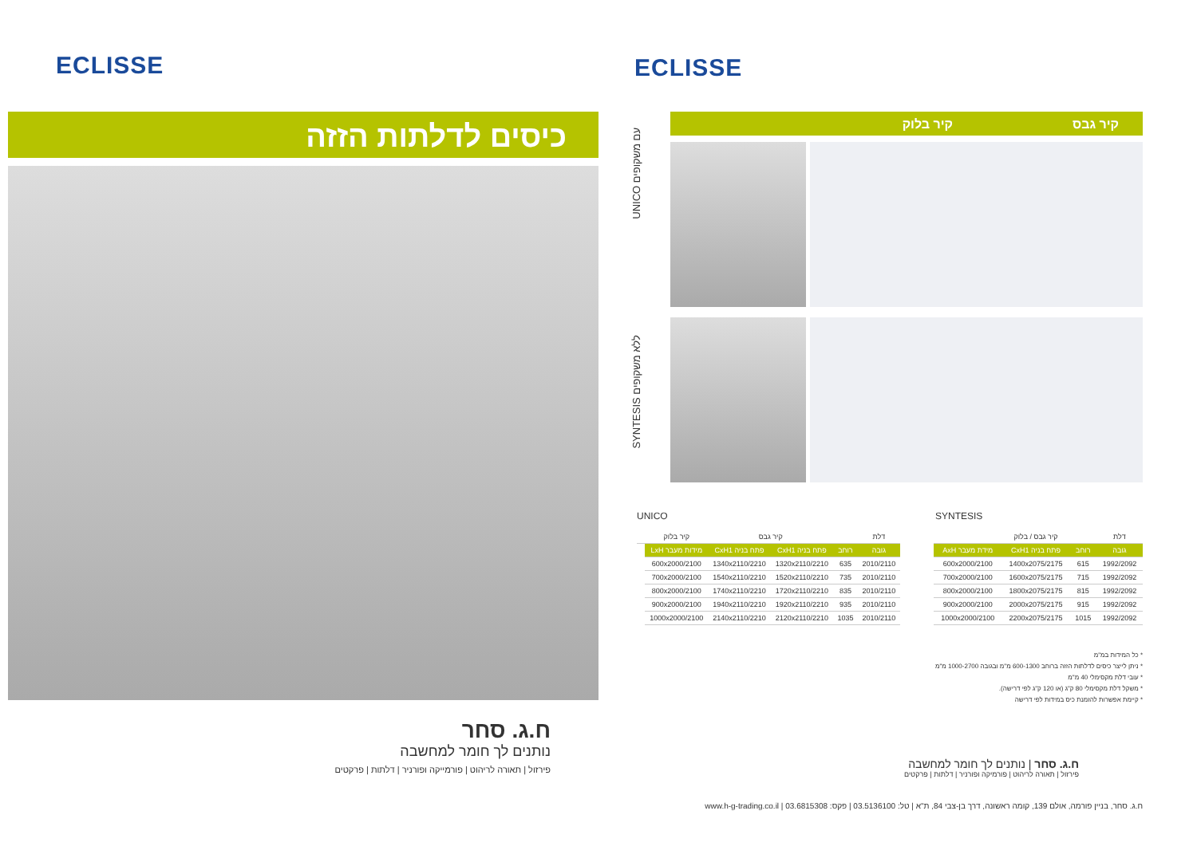ECLISSE
כיסים לדלתות הזזה
ח.ג. סחר
נותנים לך חומר למחשבה
פירזול | תאורה לריהוט | פורמייקה ופורניר | דלתות | פרקטים
ECLISSE
UNICO עם משקופים
SYNTESIS ללא משקופים
קיר גבס קיר בלוק
UNICO
| דלת | | קיר גבס | | קיר בלוק | |
| --- | --- | --- | --- | --- | --- |
| גובה | רוחב | פתח בניה CxH1 | פתח בניה CxH1 | מידות מעבר LxH | |
| 2010/2110 | 635 | 1320x2110/2210 | 1340x2110/2210 | 600x2000/2100 | |
| 2010/2110 | 735 | 1520x2110/2210 | 1540x2110/2210 | 700x2000/2100 | |
| 2010/2110 | 835 | 1720x2110/2210 | 1740x2110/2210 | 800x2000/2100 | |
| 2010/2110 | 935 | 1920x2110/2210 | 1940x2110/2210 | 900x2000/2100 | |
| 2010/2110 | 1035 | 2120x2110/2210 | 2140x2110/2210 | 1000x2000/2100 | |
SYNTESIS
| דלת | | קיר גבס / בלוק | |
| --- | --- | --- | --- |
| גובה | רוחב | פתח בניה CxH1 | מידת מעבר AxH |
| 1992/2092 | 615 | 1400x2075/2175 | 600x2000/2100 |
| 1992/2092 | 715 | 1600x2075/2175 | 700x2000/2100 |
| 1992/2092 | 815 | 1800x2075/2175 | 800x2000/2100 |
| 1992/2092 | 915 | 2000x2075/2175 | 900x2000/2100 |
| 1992/2092 | 1015 | 2200x2075/2175 | 1000x2000/2100 |
* כל המידות במ"מ
* ניתן לייצר כיסים לדלתות הזזה ברוחב 600-1300 מ"מ ובגובה 1000-2700 מ"מ
* עובי דלת מקסימלי 40 מ"מ
* משקל דלת מקסימלי 80 ק"ג (או 120 ק"ג לפי דרישה).
* קיימת אפשרות להזמנת כיס במידות לפי דרישה
ח.ג. סחר | נותנים לך חומר למחשבה
פירזול | תאורה לריהוט | פורמיקה ופורניר | דלתות | פרקטים
ח.ג. סחר, בניין פורמה, אולם 139, קומה ראשונה, דרך בן-צבי 84, ת"א | טל: 03.5136100 | פקס: 03.6815308 | www.h-g-trading.co.il